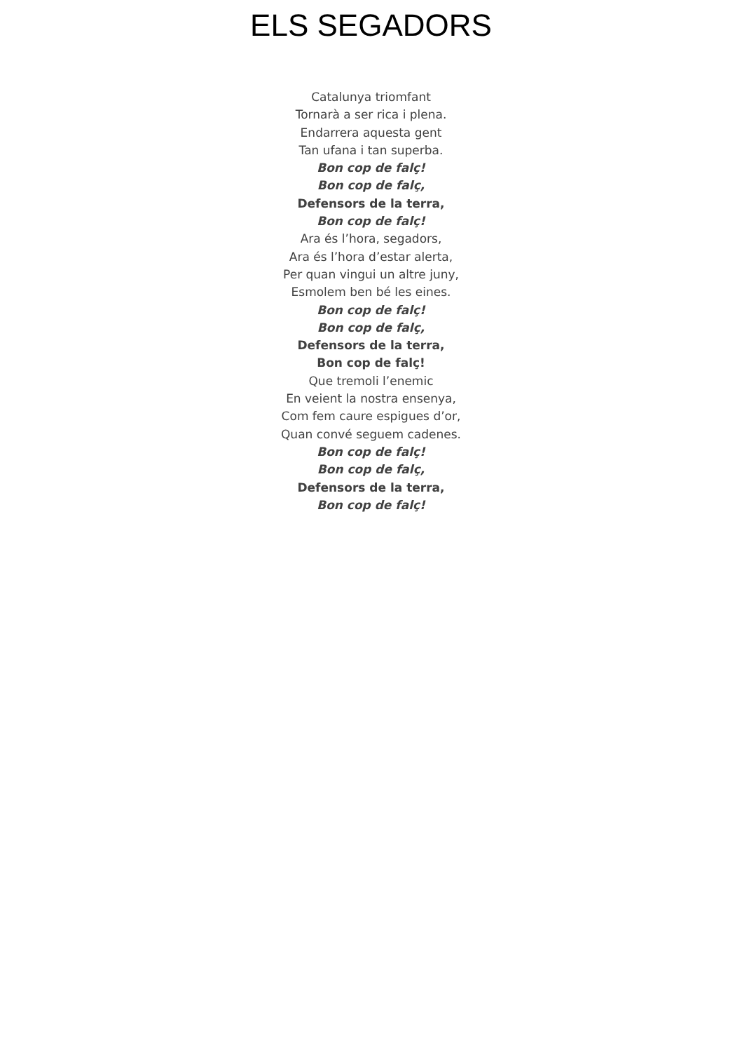ELS SEGADORS
Catalunya triomfant
Tornarà a ser rica i plena.
Endarrera aquesta gent
Tan ufana i tan superba.
Bon cop de falç!
Bon cop de falç,
Defensors de la terra,
Bon cop de falç!
Ara és l’hora, segadors,
Ara és l’hora d’estar alerta,
Per quan vingui un altre juny,
Esmolem ben bé les eines.
Bon cop de falç!
Bon cop de falç,
Defensors de la terra,
Bon cop de falç!
Que tremoli l’enemic
En veient la nostra ensenya,
Com fem caure espigues d’or,
Quan convé seguem cadenes.
Bon cop de falç!
Bon cop de falç,
Defensors de la terra,
Bon cop de falç!